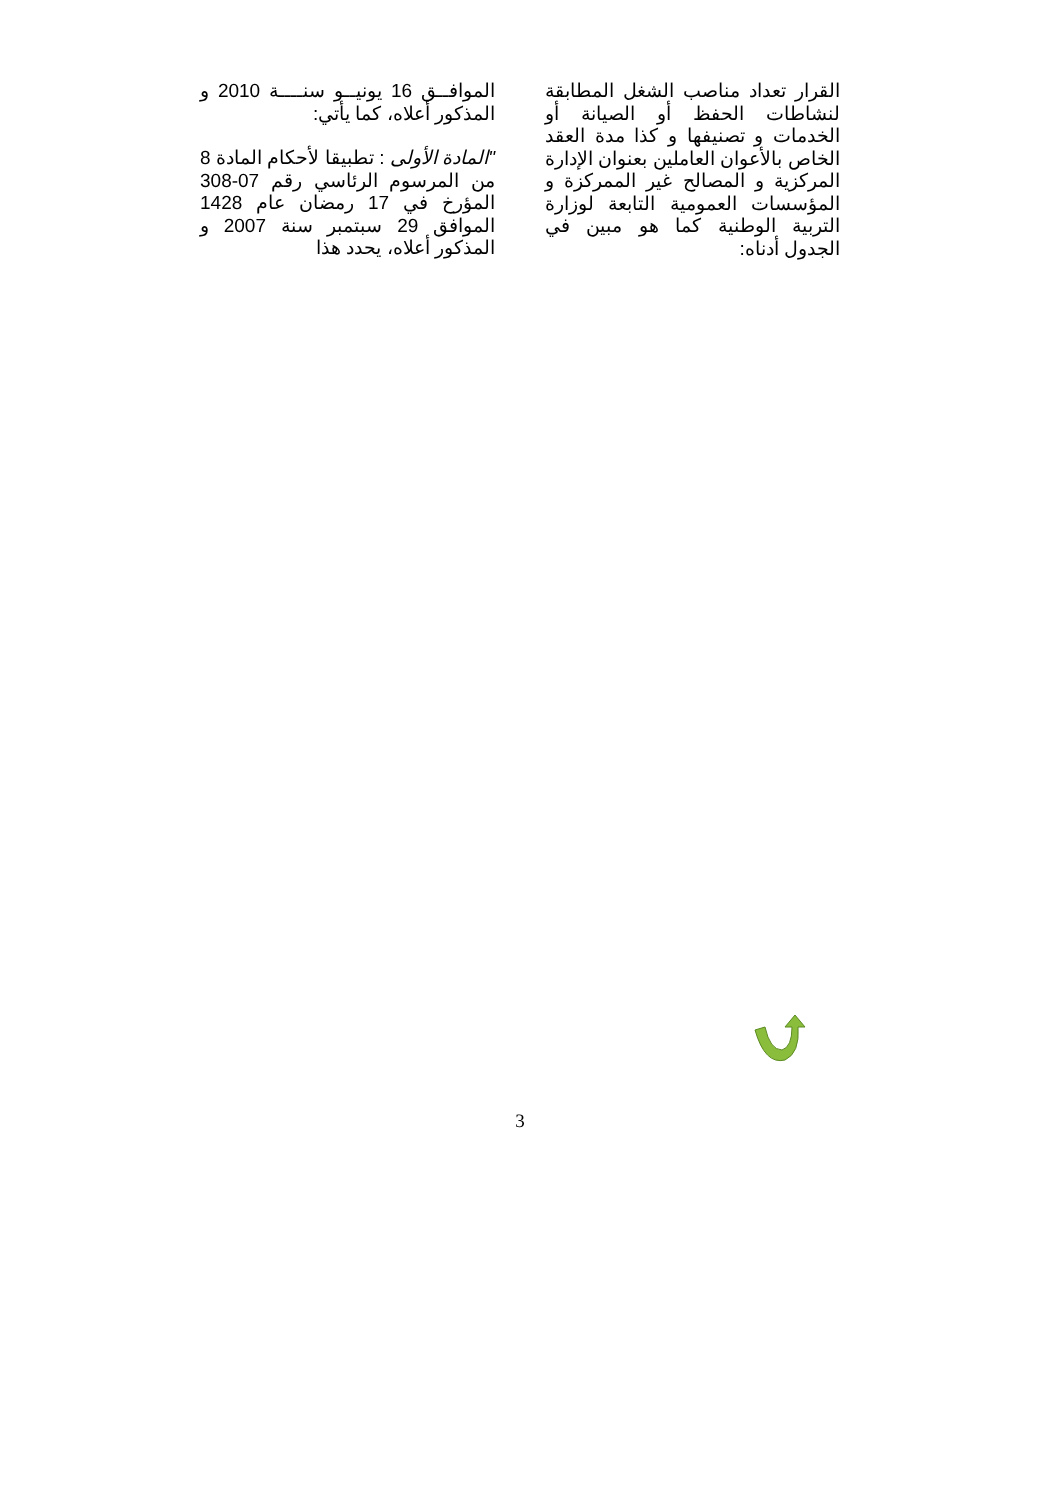الموافــق 16 يونيــو سنــــة 2010 و المذكور أعلاه، كما يأتي:
"المادة الأولى : تطبيقا لأحكام المادة 8 من المرسوم الرئاسي رقم 07-308 المؤرخ في 17 رمضان عام 1428 الموافق 29 سبتمبر سنة 2007 و المذكور أعلاه، يحدد هذا
القرار تعداد مناصب الشغل المطابقة لنشاطات الحفظ أو الصيانة أو الخدمات و تصنيفها و كذا مدة العقد الخاص بالأعوان العاملين بعنوان الإدارة المركزية و المصالح غير الممركزة و المؤسسات العمومية التابعة لوزارة التربية الوطنية كما هو مبين في الجدول أدناه:
3